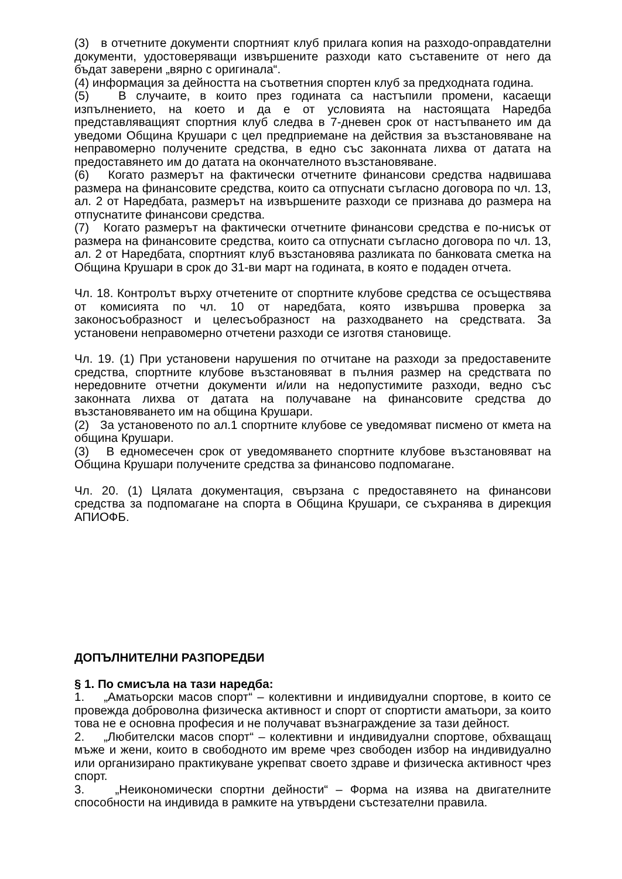(3) в отчетните документи спортният клуб прилага копия на разходо-оправдателни документи, удостоверяващи извършените разходи като съставените от него да бъдат заверени „вярно с оригинала“.
(4) информация за дейността на съответния спортен клуб за предходната година.
(5) В случаите, в които през годината са настъпили промени, касаещи изпълнението, на което и да е от условията на настоящата Наредба представляващият спортния клуб следва в 7-дневен срок от настъпването им да уведоми Община Крушари с цел предприемане на действия за възстановяване на неправомерно получените средства, в едно със законната лихва от датата на предоставянето им до датата на окончателното възстановяване.
(6) Когато размерът на фактически отчетните финансови средства надвишава размера на финансовите средства, които са отпуснати съгласно договора по чл. 13, ал. 2 от Наредбата, размерът на извършените разходи се признава до размера на отпуснатите финансови средства.
(7) Когато размерът на фактически отчетните финансови средства е по-нисък от размера на финансовите средства, които са отпуснати съгласно договора по чл. 13, ал. 2 от Наредбата, спортният клуб възстановява разликата по банковата сметка на Община Крушари в срок до 31-ви март на годината, в която е подаден отчета.
Чл. 18. Контролът върху отчетените от спортните клубове средства се осъществява от комисията по чл. 10 от наредбата, която извършва проверка за законосъобразност и целесъобразност на разходването на средствата. За установени неправомерно отчетени разходи се изготвя становище.
Чл. 19. (1) При установени нарушения по отчитане на разходи за предоставените средства, спортните клубове възстановяват в пълния размер на средствата по нередовните отчетни документи и/или на недопустимите разходи, ведно със законната лихва от датата на получаване на финансовите средства до възстановяването им на община Крушари.
(2) За установеното по ал.1 спортните клубове се уведомяват писмено от кмета на община Крушари.
(3) В едномесечен срок от уведомяването спортните клубове възстановяват на Община Крушари получените средства за финансово подпомагане.
Чл. 20. (1) Цялата документация, свързана с предоставянето на финансови средства за подпомагане на спорта в Община Крушари, се съхранява в дирекция АПИОФБ.
ДОПЪЛНИТЕЛНИ РАЗПОРЕДБИ
§ 1. По смисъла на тази наредба:
1. „Аматьорски масов спорт“ – колективни и индивидуални спортове, в които се провежда доброволна физическа активност и спорт от спортисти аматьори, за които това не е основна професия и не получават възнаграждение за тази дейност.
2. „Любителски масов спорт“ – колективни и индивидуални спортове, обхващащ мъже и жени, които в свободното им време чрез свободен избор на индивидуално или организирано практикуване укрепват своето здраве и физическа активност чрез спорт.
3. „Неикономически спортни дейности“ – Форма на изява на двигателните способности на индивида в рамките на утвърдени състезателни правила.